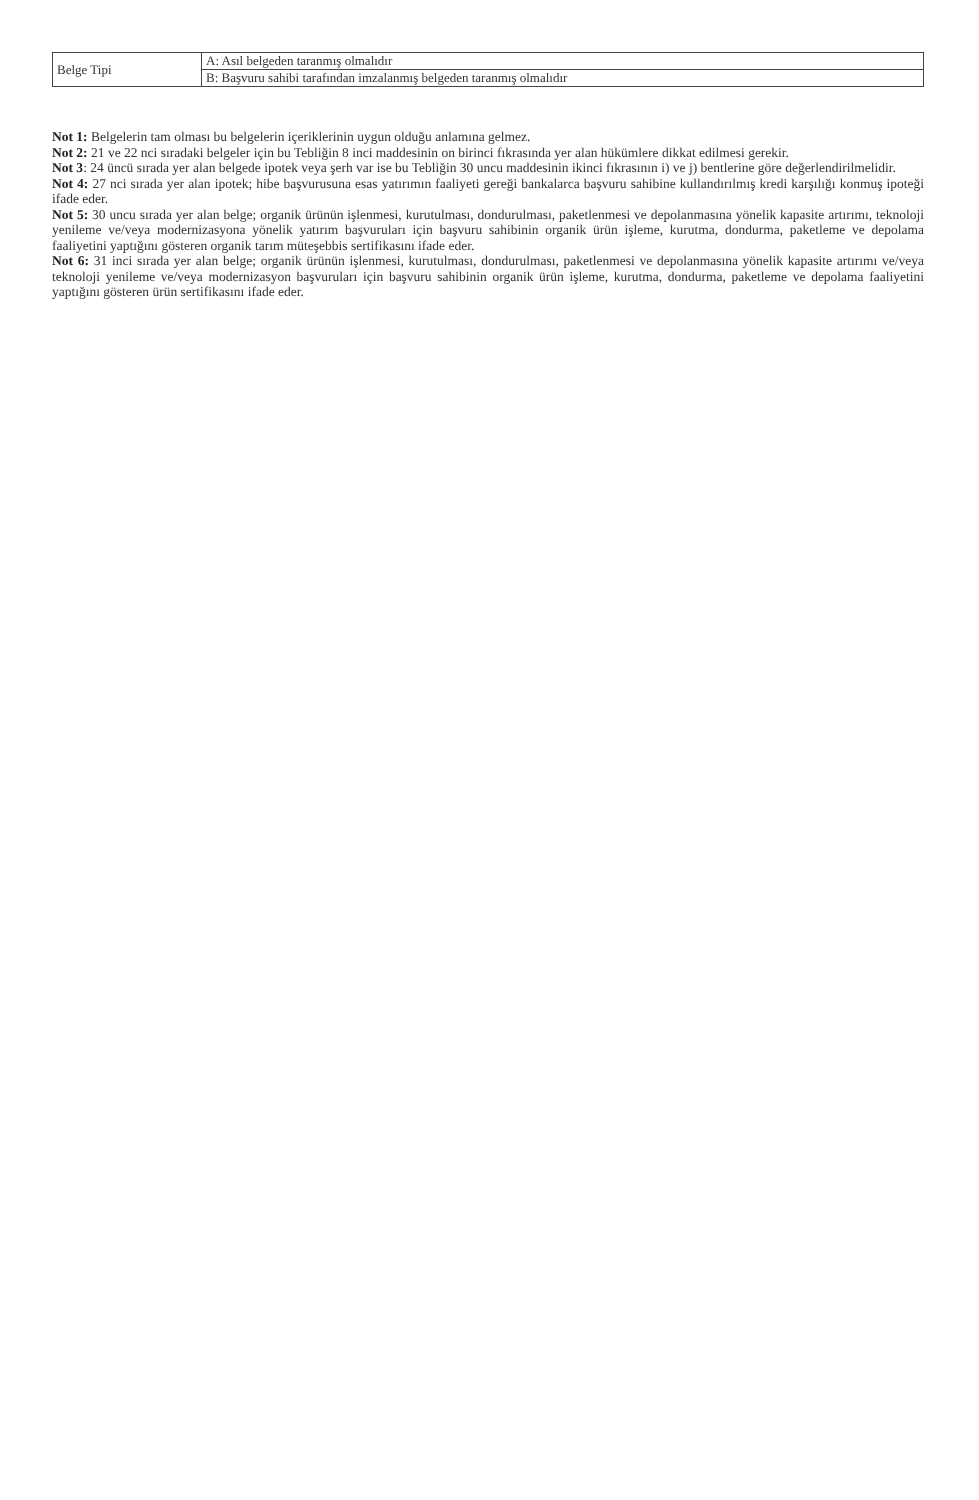| Belge Tipi | A: Asıl belgeden taranmış olmalıdır |
| | B: Başvuru sahibi tarafından imzalanmış belgeden taranmış olmalıdır |
Not 1: Belgelerin tam olması bu belgelerin içeriklerinin uygun olduğu anlamına gelmez.
Not 2: 21 ve 22 nci sıradaki belgeler için bu Tebliğin 8 inci maddesinin on birinci fıkrasında yer alan hükümlere dikkat edilmesi gerekir.
Not 3: 24 üncü sırada yer alan belgede ipotek veya şerh var ise bu Tebliğin 30 uncu maddesinin ikinci fıkrasının i) ve j) bentlerine göre değerlendirilmelidir.
Not 4: 27 nci sırada yer alan ipotek; hibe başvurusuna esas yatırımın faaliyeti gereği bankalarca başvuru sahibine kullandırılmış kredi karşılığı konmuş ipoteği ifade eder.
Not 5: 30 uncu sırada yer alan belge; organik ürünün işlenmesi, kurutulması, dondurulması, paketlenmesi ve depolanmasına yönelik kapasite artırımı, teknoloji yenileme ve/veya modernizasyona yönelik yatırım başvuruları için başvuru sahibinin organik ürün işleme, kurutma, dondurma, paketleme ve depolama faaliyetini yaptığını gösteren organik tarım müteşebbis sertifikasını ifade eder.
Not 6: 31 inci sırada yer alan belge; organik ürünün işlenmesi, kurutulması, dondurulması, paketlenmesi ve depolanmasına yönelik kapasite artırımı ve/veya teknoloji yenileme ve/veya modernizasyon başvuruları için başvuru sahibinin organik ürün işleme, kurutma, dondurma, paketleme ve depolama faaliyetini yaptığını gösteren ürün sertifikasını ifade eder.